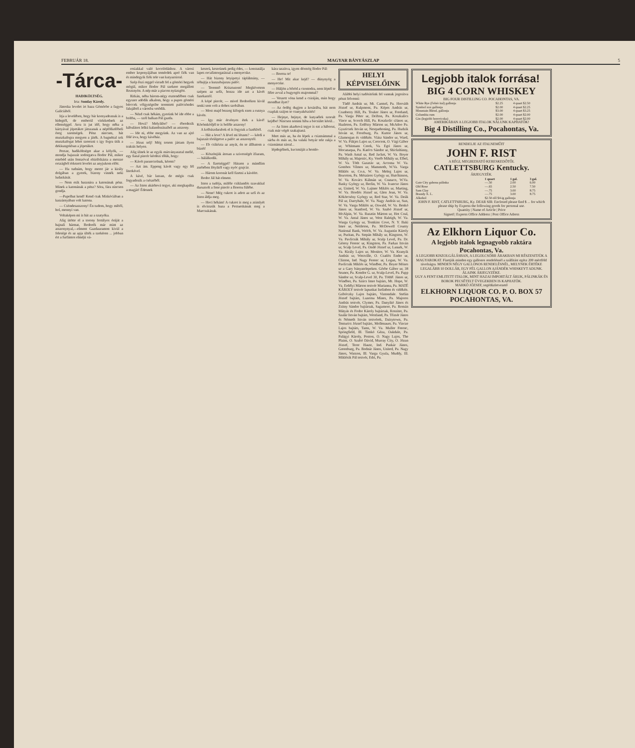FEBRUÁR 18. MAGYAR BÁNYÁSZLAP 5
-Tárca-
HADIKÖLTSÉG.
Irta: Somlay Károly.
Jánoska levelet irt haza Gömörbe a fagyos Galiciából.
Irja a levelében, hogy bár kornyadoznak is a hidegtől, de emberül vitézkednek az ellenséggel. Arra is jut idő, hogy néha a kártyával jópetákot játszanak a népfölkelőbeli öreg szentségek. Pénz nincsen, hát muszkafogra megyen a játék. A bagnéttal sok muszkafogat lehet szerezni s igy fogra ütik a dekkungokban a jópetákot.
Persze, hadiköltséget akar a kölyök, — mondja bajuszát sodorgatva Bodor Pál, mikor estebéd után fenszóval elsiribikázta a messze országból érkezett levelet az anyjukom előtt.
— Ha tudnám, hogy merre jár a király dolgában a gyerek, bizony vinnék neki ludaskását.
— Nem esik hasznára a katonának pénz. Minek a katonának a pénz? Sóra, fára nincsen gondja.
—Papolhat kend! Kend csak Miskóciában a kaszárnyában volt katona.
— Csöndesasszony! Én tudom, hogy miből, hol, mennyi van.
Voltaképen mi is hát az a szatyóka.
Alig ütötte el a torony fertályos óráját a hajnali hármat, Bodorék már mint az asszonynyal,—elment Gazdauramon kivül a felesége és az apja ülték a szekéren ... jobban ért a furfántos elméjü vá-
rosiakkal való kocolódáshoz. A városi ember koponyájában temérdek apró fiók van és mindegyik fiók tele van kutyazsirral.
Szép őszi reggel virradt fel a gömöri hegyek mögül, mikor Bodor Pál szekere megállott Rozsnyón. A nép már a piacon nyüzsgött.
Ritkán, néha három-négy esztendőben csak egyszer adódik alkalom, hogy a pupos gömöri bérccek völgységeibe teremtett palócsöndes falujából a városba vetődik.
— Nézd csak hékám, gyerünk bé ide ebbe a boltba, — szól halkan Pál gazda.
— Hová? Melyikbe? — ébredezik kábulásos lelkü kalandozásaiból az asszony.
— Ide ni, ebbe megyünk. Az van az ajtó fölé irva, hogy kávéház.
— Jézus selj! Még sosem jártam ilyen traktás helyen.
Alig ülnek le az egyik márványasztal mellé, egy fiatal pincér kérdezi tőlük, hogy:
— Kávét parancsolnak, kérem?
— Azt ám. Eppeng kávét vagy egy fél literkével.
A kávé, bár lassan, de mégis csak fogyadozik a csészéből.
— Az Isten akárhová tegye, aki megkapálta a magját! Édesnek
keserü, keserünek pedig édes, — konstatálja lapos orcafintorgatással a menyecske.
— Hát bizony letyipetyi táplálmány, — sóhajtja a kuszabajuszu palóc.
— Teremtő Krisztusom! Megkövetem szépen az urfit, hozza ide azt a kávét fazekastól.
A kópé pincér, — mivel Bodorékon kivül senki sem volt a dohos szobában.
— Most majd bezzeg kifogok ezen a rusnya kávén.
— Igy már érvényes étek a kávé! Körömködjél te is belőle asszony!
A kolbászdarabok el is fogytak a fazékból.
— Hát a leve? A lével mi lészen? — kérdi a bajuszát törülgetve a palóc az asszonytól.
— Eb csikózta az anyát, én se állhatom a büzét!
— Köszönjük átosan a szivességét ifiuram, — hálálkodik.
— A fizetséggel? Hászen a mándlim zsebében lötyikől vagy nyóc grajcár.
— Három koronát kell fizetni a kávéért.
Bodor Jál hát elment.
Isten a tudója, miféle csiklandós szavakkal duruzsolt a fene pincér a Boresu fülébe.
— Nene! Még cukrot is adott az urfi és az Isten áldja meg.
— Hoci hékám! A cukrot is meg a zsimlyét is elvisszük haza a Pestueskának meg a Marcsukának.
kára taszitva, igyen dörmög Bodor Pál:
— Boresu te!
— He! Mit akar kejd? — dünynyög a menyecske.
— Hüljön a bőröd a csontodra, nem léptél te félre avval a bugyogós majommal?
— Veszett vóna kend a csiráján, mán hogy mondhat ilyet?
— Az ördög dugjon a kosárába, hát nem csaplak szájon te csunyakészités!
— Hejnye, hejnye, de kutyaélek szorult kejdbe! Nincsen semmi hiba a becsület körül...
— Az Isten akarhová tegye is ezt a háborut, csak már végét szakajtaná.
Mert más az, ha én lépek a csizmámmal a sárba és más az, ha valaki betyár tele rakja a csizmámat sárral...
lépdegélnek, kucsmáját a homlo-
HELYI KÉPVISELŐINK
Alábbi helyi tudósitóink fel vannak jogositva pénzt felvenni:
Tüdő András ur, Mt. Carmel, Pa. Horváth József ur, Kulpmont, Pa. Képes András ur, Cranberry Hill, Pa. Touker János ur, Freeland, Pa. Varga Péter ur, Drifton, Pa. Koszkulics Vince ur, Scotch Hill, Pa. Koszkolic sJános ur, Hazleton, Pa. Erdőssy Márton ur, MsAdoo Pa. Gyuricsek István ur, Nesquehoning, Pa. Hudzik István ur, Frostburg, Pa. Kuttor János ur, Glamorgan és vidékén. Viász Sándor ur, Ward, W. Va. Fükjes Lajos ur, Crescent, O. Vági Gábor ur, Whitmans Creek, Va. Egri János ur, Mocanaqua, Pa. Katócs Sándor ur, Shickshinny, Pa. Wash Antal ur, Red Jacket, W. Va. Boyer Mihály ur, Majestic, Ky. Veréb Mihály ur, Elbel, W. Va. Tóth Gusztáv ur, Arcoma W. Va. Gombos Vilmos ur, Mammoth, W.Va. Varga Miklós ur, Co.n, W. Va. Meleg Lajos ur, Bruceton, Pa. Mészáros György ur, Hutchinson, W. Va. Kovács Kálmán ur, Cranaco, W.Va. Basky György ur, Berlin, W. Va. Ivancso János ur, United, W. Va. Lajtner Miklós ur, Marting, W. Va. Hordós József ur, Glen Jean, W. Va. Kökörcsény György ur, Red Star, W. Va. Deák Pál ur, Darryhale, W. Va. Nagy András ur, Sun, W. Va. Varga Miklós ur, Oswald, W. Va. Benkó János ur, Stanford, W. Va. Szabó József ur, McAlpin, W. Va. Rusztin Márton ur, Hot Coal, W. Va. Antal János ur, West Raleigh, W. Va. Warga György ur, Tomkins Cove, N. Y. Baki Imre ur, Nettleton, Pa. McDowell County National Bank, Welch, W. Va. Augustin Károly ur, Puritan, Pa. Stepán Mihály ur, Kingston, W. Va. Pavlicsák Mihály ur, Scalp Level, Pa. Dr. Géresy Ferenc ur, Kingston, Pa. Farkas István ur, Scalp Level, Pa. Ondó József ur, Lanark, W. Va. Király Lajos ur, Monitor, W. Va. Kranyik András ur, Westville, O. Csatlós Endre ur, Clinton, Ind. Nagy Ferenc ur, Logan, W. Va. Pavlicsák Miklós ur, Windber, Pa. Boyer Mózes ur a Gary bányatelepeken. Görbe Gábor ur, 38 Seanor, Pa. Kondor G. ur, Scalp-Level, Pa. Papp Sándor ur, Scalp-Level 30, Pa. TóthF. János ur, Windber, Pa. Szücs Imre bajtárs, Mt. Hope, W. Va. Erdélyi Márton testvér Marianna, Pa. MATÉ KÁROLY testvér lapunkat Iselinben és vidékén. Gribóczky Lajos bajtárs, Vintondale. Stefán József bajtárs, Luzerna Mines, Pa. Majoros András testvér, Clymer, Pa. Danyikó János és Zsitny Sándor bajtársak, Sagamore, Pa. Román Mátyás és Fodor Károly bajtársak, Rossiter, Pa. Szalár István bajtárs, Westland, Pa. Tőzsér János és Németh István testvérek, Daisytown, Pa. Tenturics József bajtárs, Mollenauer, Pa. Vincze Lajos bajtárs, Tams, W. Va. Muller Ferenc, Springfield, Ill. Timkó Géza, Oakdale, Pa. Palágyi Károly, Poston, O. Nagy Lajos, The Plains, O. Szabó Dávid, Murray City, O. Józan József, Terre Haute, Ind. Puskár János, Greenburg, Pa. Bodnár János, United, Pa. Nagy János, Wasson, Ill. Varga Gyula, Muddy, Ill. Miklósik Pál testvér, Edri, Pa.
Legjobb italok forrása! BIG 4 CORN WHISKEY
BIG FOUR DISTILLING CO. POCAHONTAS, VA.
| White Rye (Fehér ital) gallonja | $2.25 | 4 quart $2.50 |
| Symbol xxx gallonja | $2.00 | 4 quart $2.25 |
| Mountain Blend, gallonja | $3.00 | 4 quart $3.25 |
| Columbia rum | $2.00 | 4 quart $2.00 |
| Gin (legjobb borovicska) | $2.00 | 4 quart $2.00 |
AMERIKÁBAN A LEGJOBB ITALOK NÁLUNK KAPHATÓK!
Big 4 Distilling Co., Pocahontas, Va.
RENDELJE AZ ITALNEMŰIT
JOHN F. RIST
A RÉGI, MEGBIZHATÓ KERESKEDŐTŐL
CATLETTSBURG Kentucky.
ÁRJEGYZÉK.
| | 1 quart | 1 gal. | 3 gal. |
| --- | --- | --- | --- |
| Gate City gabona pálinka | —.50 | 2.00 | 6.00 |
| Old Rose | —.65 | 2.50 | 7.50 |
| Sam Clay | —.75 | 3.00 | 8.75 |
| Brandy X. L. | —.75 | 3.00 | 8.75 |
| Alkohol | $2.50-től $4-ig gallonja | | |
JOHN F. RIST, CATLETTSBURG, Ky. DEAR SIR: Enclosed please find $ ... for which please ship by Express the following goods for personal use.
Quantity | Name of Article | Price
Signed | Express Office Address | Post Office Adress
Az Elkhorn Liquor Co.
A legjobb italok legnagyobb raktára Pocahontas, Va.
A LEGJOBB KISZOLGÁLÁSBAN, A LEGOLCSÓBB ÁRAKBAN MI RÉSZESITJÜK A MAGYAROKAT. Fizetjük minden egy gallonos rendelésnél a szállitást egész 200 mértföld távolságra. MINDEN NÉGY GALLONOS RENDELÉSNÉL, MELYNEK ÉRTÉKE LEGALÁBB 10 DOLLÁR, EGY FÉL GALLON AJÁNDÉK WHISKEYT ADUNK.
ÁLAINK ÁRJEGYZÉKE.
UGY A FENT EMLITETT ITALOK, MINT HAZAI IMPORTÁLT ÁRUK, PÁLINKÁK ÉS BOROK PECSÉTELT ÜVEGEKBEN IS KAPHATÓK.
MARKÓ JÓZSEF, segédüzletvezető
ELKHORN LIQUOR CO. P. O. BOX 57 POCAHONTAS, VA.